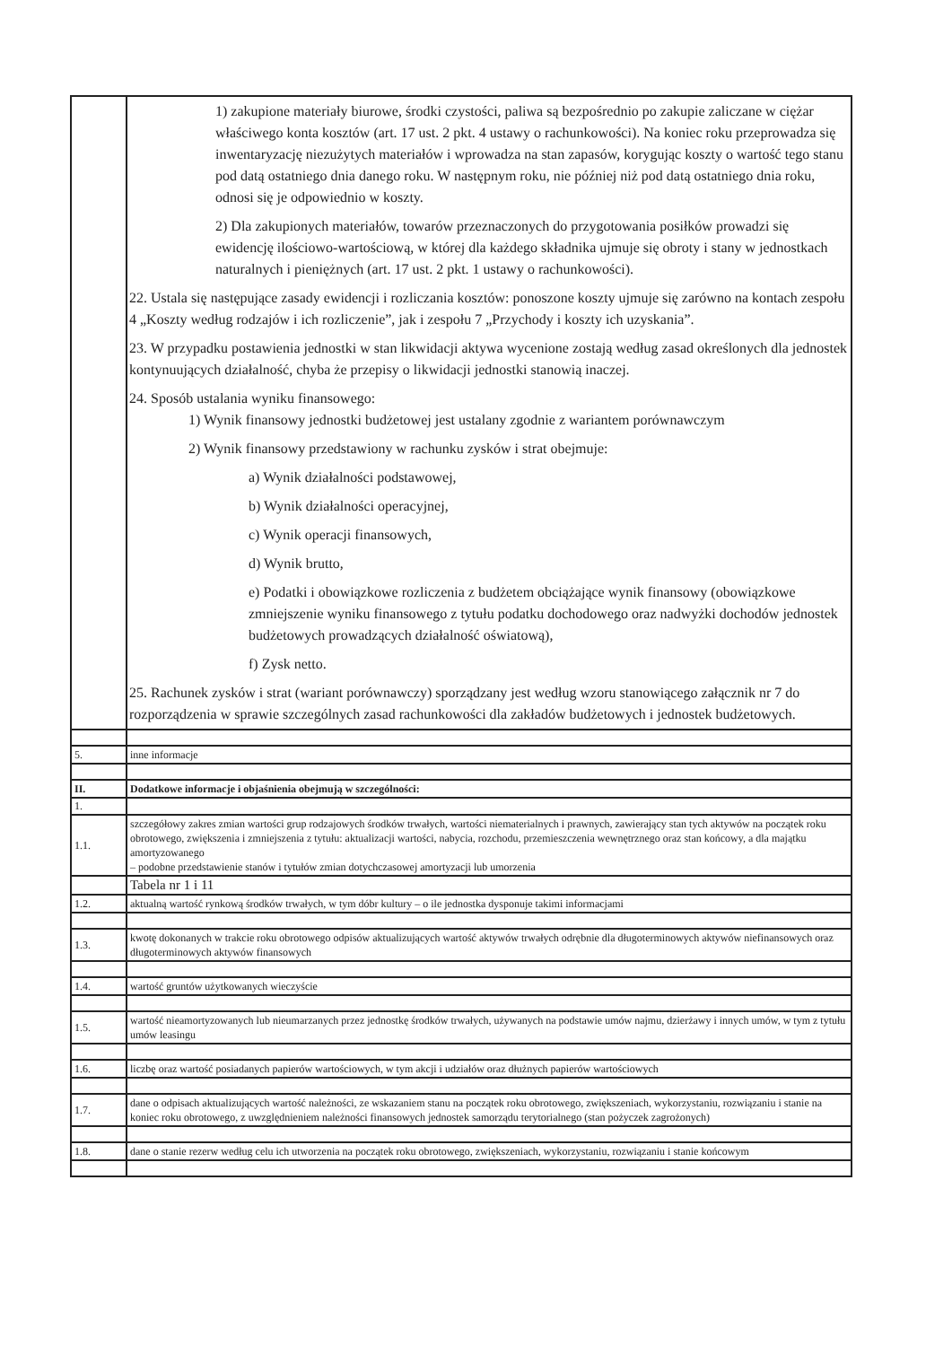| | 1) zakupione materiały biurowe, środki czystości, paliwa są bezpośrednio po zakupie zaliczane w ciężar właściwego konta kosztów (art. 17 ust. 2 pkt. 4 ustawy o rachunkowości). Na koniec roku przeprowadza się inwentaryzację niezużytych materiałów i wprowadza na stan zapasów, korygując koszty o wartość tego stanu pod datą ostatniego dnia danego roku. W następnym roku, nie później niż pod datą ostatniego dnia roku, odnosi się je odpowiednio w koszty. 2) Dla zakupionych materiałów, towarów przeznaczonych do przygotowania posiłków prowadzi się ewidencję ilościowo-wartościową, w której dla każdego składnika ujmuje się obroty i stany w jednostkach naturalnych i pieniężnych (art. 17 ust. 2 pkt. 1 ustawy o rachunkowości). 22. Ustala się następujące zasady ewidencji i rozliczania kosztów: ponoszone koszty ujmuje się zarówno na kontach zespołu 4 „Koszty według rodzajów i ich rozliczenie”, jak i zespołu 7 „Przychody i koszty ich uzyskania”. 23. W przypadku postawienia jednostki w stan likwidacji aktywa wycenione zostają według zasad określonych dla jednostek kontynuujących działalność, chyba że przepisy o likwidacji jednostki stanowią inaczej. 24. Sposób ustalania wyniku finansowego: 1) Wynik finansowy jednostki budżetowej jest ustalany zgodnie z wariantem porównawczym 2) Wynik finansowy przedstawiony w rachunku zysków i strat obejmuje: a) Wynik działalności podstawowej, b) Wynik działalności operacyjnej, c) Wynik operacji finansowych, d) Wynik brutto, e) Podatki i obowiązkowe rozliczenia z budżetem obciążające wynik finansowy (obowiązkowe zmniejszenie wyniku finansowego z tytułu podatku dochodowego oraz nadwyżki dochodów jednostek budżetowych prowadzących działalność oświatową), f) Zysk netto. 25. Rachunek zysków i strat (wariant porównawczy) sporządzany jest według wzoru stanowiącego załącznik nr 7 do rozporządzenia w sprawie szczególnych zasad rachunkowości dla zakładów budżetowych i jednostek budżetowych. |
| 5. | inne informacje |
| II. | Dodatkowe informacje i objaśnienia obejmują w szczególności: |
| 1. | |
| 1.1. | szczegółowy zakres zmian wartości grup rodzajowych środków trwałych, wartości niematerialnych i prawnych, zawierający stan tych aktywów na początek roku obrotowego, zwiększenia i zmniejszenia z tytułu: aktualizacji wartości, nabycia, rozchodu, przemieszczenia wewnętrznego oraz stan końcowy, a dla majątku amortyzowanego – podobne przedstawienie stanów i tytułów zmian dotychczasowej amortyzacji lub umorzenia |
| | Tabela nr 1 i 11 |
| 1.2. | aktualną wartość rynkową środków trwałych, w tym dóbr kultury – o ile jednostka dysponuje takimi informacjami |
| 1.3. | kwotę dokonanych w trakcie roku obrotowego odpisów aktualizujących wartość aktywów trwałych odrębnie dla długoterminowych aktywów niefinansowych oraz długoterminowych aktywów finansowych |
| 1.4. | wartość gruntów użytkowanych wieczyście |
| 1.5. | wartość nieamortyzowanych lub nieumarzanych przez jednostkę środków trwałych, używanych na podstawie umów najmu, dzierżawy i innych umów, w tym z tytułu umów leasingu |
| 1.6. | liczbę oraz wartość posiadanych papierów wartościowych, w tym akcji i udziałów oraz dłużnych papierów wartościowych |
| 1.7. | dane o odpisach aktualizujących wartość należności, ze wskazaniem stanu na początek roku obrotowego, zwiększeniach, wykorzystaniu, rozwiązaniu i stanie na koniec roku obrotowego, z uwzględnieniem należności finansowych jednostek samorządu terytorialnego (stan pożyczek zagrożonych) |
| 1.8. | dane o stanie rezerw według celu ich utworzenia na początek roku obrotowego, zwiększeniach, wykorzystaniu, rozwiązaniu i stanie końcowym |